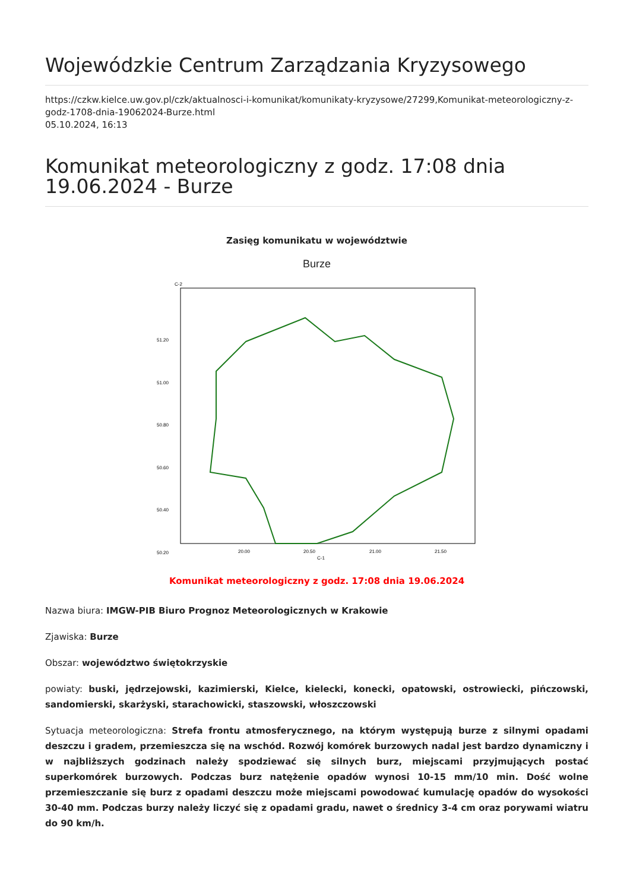Wojewódzkie Centrum Zarządzania Kryzysowego
https://czkw.kielce.uw.gov.pl/czk/aktualnosci-i-komunikat/komunikaty-kryzysowe/27299,Komunikat-meteorologiczny-z-godz-1708-dnia-19062024-Burze.html
05.10.2024, 16:13
Komunikat meteorologiczny z godz. 17:08 dnia 19.06.2024 - Burze
Zasięg komunikatu w województwie
Burze
51.20
51.00
50.80
50.60
50.40
50.20
20.00
20.50
21.00
21.50
C-1
C-2
Komunikat meteorologiczny z godz. 17:08 dnia 19.06.2024
Nazwa biura: IMGW-PIB Biuro Prognoz Meteorologicznych w Krakowie
Zjawiska: Burze
Obszar: województwo świętokrzyskie
powiaty: buski, jędrzejowski, kazimierski, Kielce, kielecki, konecki, opatowski, ostrowiecki, pińczowski, sandomierski, skarżyski, starachowicki, staszowski, włoszczowski
Sytuacja meteorologiczna: Strefa frontu atmosferycznego, na którym występują burze z silnymi opadami deszczu i gradem, przemieszcza się na wschód. Rozwój komórek burzowych nadal jest bardzo dynamiczny i w najbliższych godzinach należy spodziewać się silnych burz, miejscami przyjmujących postać superkomórek burzowych. Podczas burz natężenie opadów wynosi 10-15 mm/10 min. Dość wolne przemieszczanie się burz z opadami deszczu może miejscami powodować kumulację opadów do wysokości 30-40 mm. Podczas burzy należy liczyć się z opadami gradu, nawet o średnicy 3-4 cm oraz porywami wiatru do 90 km/h.